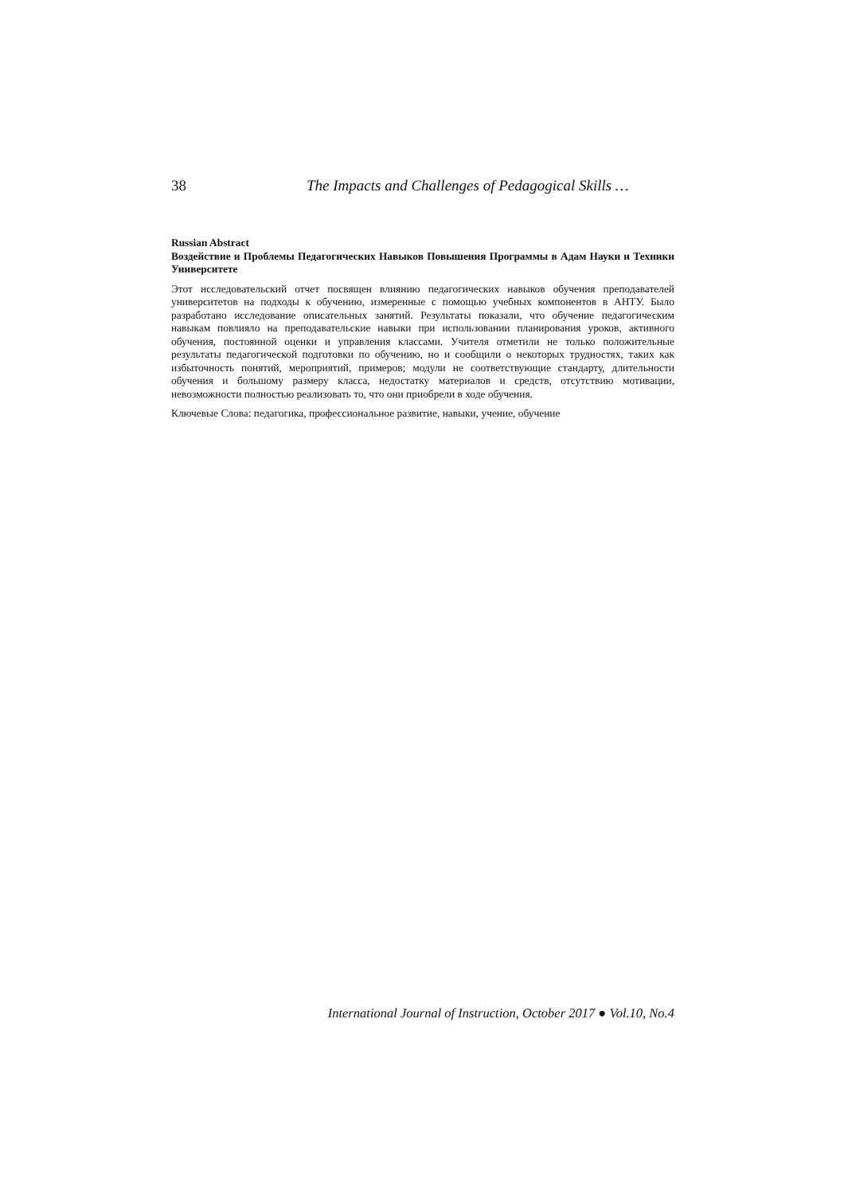38 The Impacts and Challenges of Pedagogical Skills …
Russian Abstract
Воздействие и Проблемы Педагогических Навыков Повышения Программы в Адам Науки и Техники Университете
Этот исследовательский отчет посвящен влиянию педагогических навыков обучения преподавателей университетов на подходы к обучению, измеренные с помощью учебных компонентов в АНТУ. Было разработано исследование описательных занятий. Результаты показали, что обучение педагогическим навыкам повлияло на преподавательские навыки при использовании планирования уроков, активного обучения, постоянной оценки и управления классами. Учителя отметили не только положительные результаты педагогической подготовки по обучению, но и сообщили о некоторых трудностях, таких как избыточность понятий, мероприятий, примеров; модули не соответствующие стандарту, длительности обучения и большому размеру класса, недостатку материалов и средств, отсутствию мотивации, невозможности полностью реализовать то, что они приобрели в ходе обучения.
Ключевые Слова: педагогика, профессиональное развитие, навыки, учение, обучение
International Journal of Instruction, October 2017 ● Vol.10, No.4